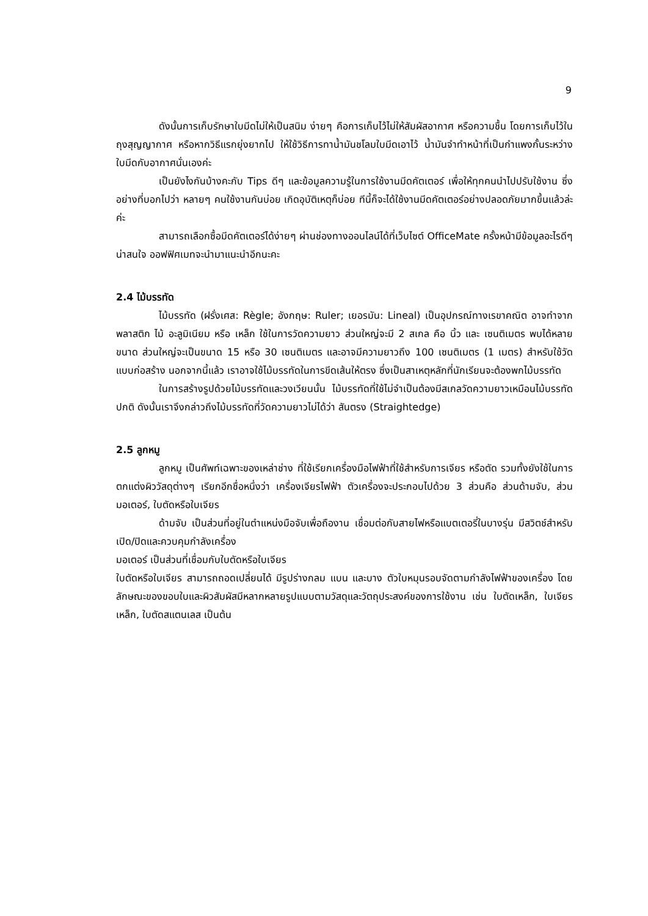9
ดังนั้นการเก็บรักษาใบมีดไม่ให้เป็นสนิม ง่ายๆ คือการเก็บไว้ไม่ให้สัมผัสอากาศ หรือความชื้น โดยการเก็บไว้ในถุงสุญญากาศ หรือหากวิธีแรกยุ่งยากไป ให้ใช้วิธีการทาน้ำมันชโลมใบมีดเอาไว้ น้ำมันจำทำหน้าที่เป็นกำแพงกั้นระหว่างใบมีดกับอากาศนั่นเองค่ะ
เป็นยังไงกันบ้างคะกับ Tips ดีๆ และข้อมูลความรู้ในการใช้งานมีดคัตเตอร์ เพื่อให้ทุกคนนำไปปรับใช้งาน ซึ่งอย่างที่บอกไปว่า หลายๆ คนใช้งานกันบ่อย เกิดอุบัติเหตุก็บ่อย ทีนี้ก็จะได้ใช้งานมีดคัตเตอร์อย่างปลอดภัยมากขึ้นแล้วล่ะค่ะ
สามารถเลือกซื้อมีดคัตเตอร์ได้ง่ายๆ ผ่านช่องทางออนไลน์ได้ที่เว็บไซต์ OfficeMate ครั้งหน้ามีข้อมูลอะไรดีๆ น่าสนใจ ออฟฟิศเมทจะนำมาแนะนำอีกนะคะ
2.4 ไม้บรรทัด
ไม้บรรทัด (ฝรั่งเศส: Règle; อังกฤษ: Ruler; เยอรมัน: Lineal) เป็นอุปกรณ์ทางเรขาคณิต อาจทำจากพลาสติก ไม้ อะลูมิเนียม หรือ เหล็ก ใช้ในการวัดความยาว ส่วนใหญ่จะมี 2 สเกล คือ นิ้ว และ เซนติเมตร พบได้หลายขนาด ส่วนใหญ่จะเป็นขนาด 15 หรือ 30 เซนติเมตร และอาจมีความยาวถึง 100 เซนติเมตร (1 เมตร) สำหรับใช้วัดแบบก่อสร้าง นอกจากนี้แล้ว เราอาจใช้ไม้บรรทัดในการขีดเส้นให้ตรง ซึ่งเป็นสาเหตุหลักที่นักเรียนจะต้องพกไม้บรรทัด
ในการสร้างรูปด้วยไม้บรรทัดและวงเวียนนั้น ไม้บรรทัดที่ใช้ไม่จำเป็นต้องมีสเกลวัดความยาวเหมือนไม้บรรทัดปกติ ดังนั้นเราจึงกล่าวถึงไม้บรรทัดที่วัดความยาวไม่ได้ว่า สันตรง (Straightedge)
2.5 ลูกหมู
ลูกหมู เป็นศัพท์เฉพาะของเหล่าช่าง ที่ใช้เรียกเครื่องมือไฟฟ้าที่ใช้สำหรับการเจียร หรือตัด รวมทั้งยังใช้ในการตกแต่งผิววัสดุต่างๆ เรียกอีกชื่อหนึ่งว่า เครื่องเจียรไฟฟ้า ตัวเครื่องจะประกอบไปด้วย 3 ส่วนคือ ส่วนด้ามจับ, ส่วนมอเตอร์, ใบตัดหรือใบเจียร
ด้ามจับ เป็นส่วนที่อยู่ในตำแหน่งมือจับเพื่อถืองาน เชื่อมต่อกับสายไฟหรือแบตเตอรี่ในบางรุ่น มีสวิตช์สำหรับเปิด/ปิดและควบคุมกำลังเครื่อง
มอเตอร์ เป็นส่วนที่เชื่อมกับใบตัดหรือใบเจียร
ใบตัดหรือใบเจียร สามารถถอดเปลี่ยนได้ มีรูปร่างกลม แบน และบาง ตัวใบหมุนรอบจัดตามกำลังไฟฟ้าของเครื่อง โดยลักษณะของขอบใบและผิวสัมผัสมีหลากหลายรูปแบบตามวัสดุและวัตถุประสงค์ของการใช้งาน เช่น ใบตัดเหล็ก, ใบเจียรเหล็ก, ใบตัดสแตนเลส เป็นต้น